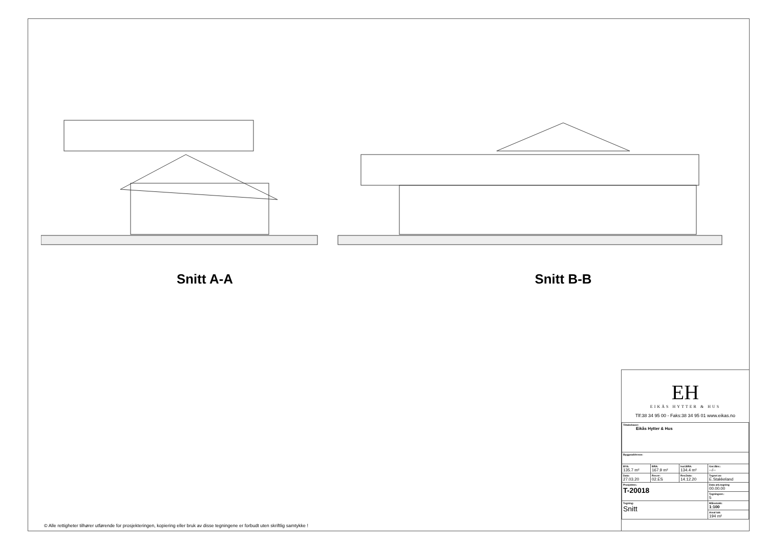Snitt A-A Snitt B-B
EH
EIKÅS HYTTER & HUS
Tlf:38 34 95 00 - Faks:38 34 95 01 www.eikas.no
| Tiltakshaver: Eikås Hytter & Hus | | | |
| Byggeaddresse: | | | |
| BYA: 135.7 m² | BRA: 167.9 m² | Isol.BRA: 134.4 m² | Gnr./Bnr.: --/-- |
| Dato: 27.03.20 | Rev.nr: 02.ES | Rev.Dato: 14.12.20 | Tegnet av: E.Stakkeland |
| Prosjektnr.: T-20018 | | | Dato arb.tegning 00.00.00 |
| | | | Tegningsnr.: 5 |
| Tegning: Snitt | | | Målestokk: 1:100 |
| | | | Areal tak: 194 m² |
© Alle rettigheter tilhører utførende for prosjekteringen, kopiering eller bruk av disse tegningene er forbudt uten skriftlig samtykke !